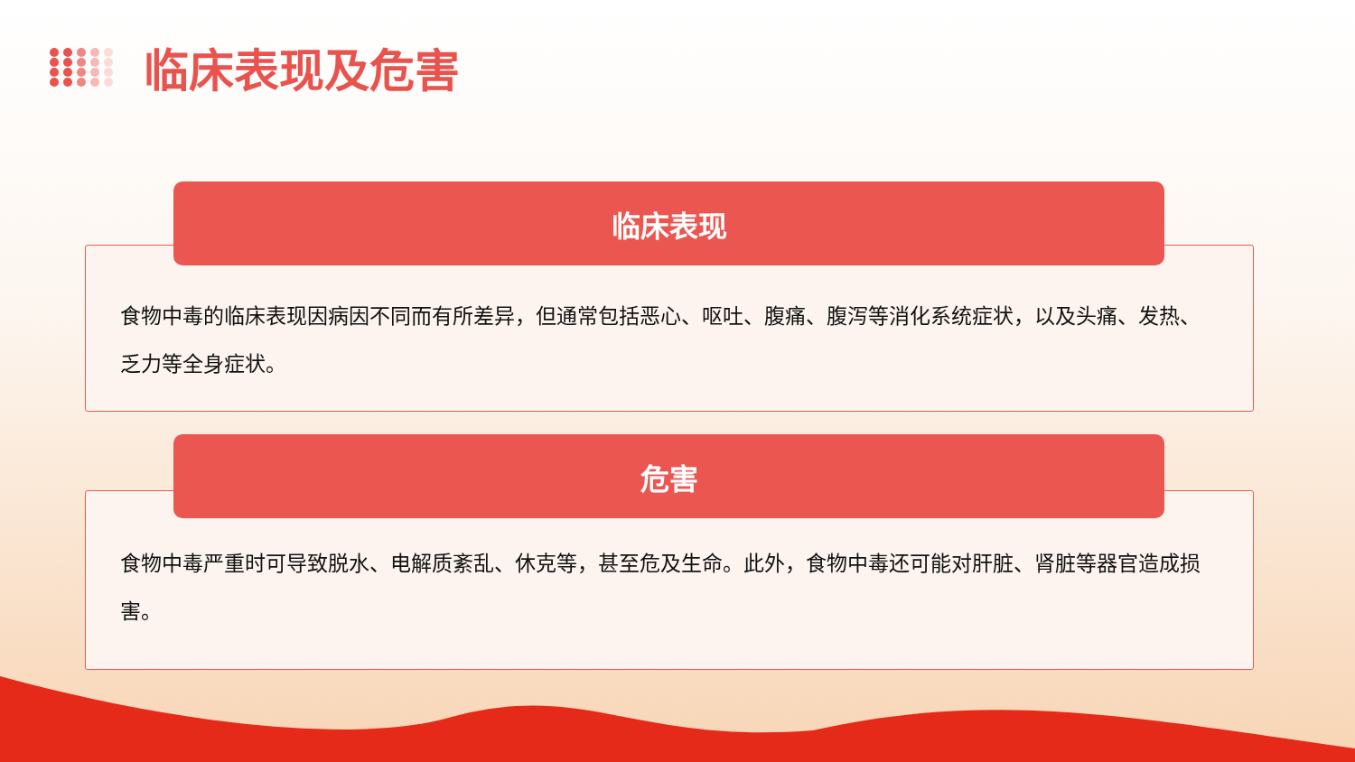临床表现及危害
食物中毒的临床表现因病因不同而有所差异，但通常包括恶心、呕吐、腹痛、腹泻等消化系统症状，以及头痛、发热、乏力等全身症状。
临床表现
食物中毒严重时可导致脱水、电解质紊乱、休克等，甚至危及生命。此外，食物中毒还可能对肝脏、肾脏等器官造成损害。
危害